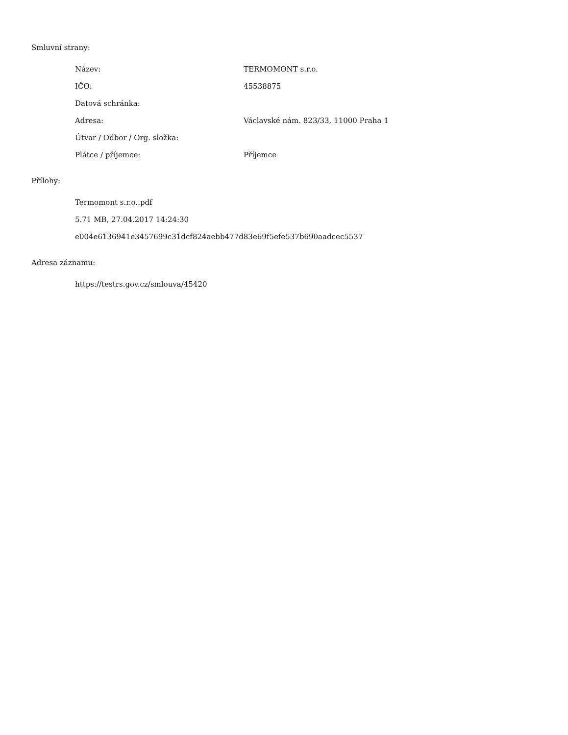Smluvní strany:
| Název: | TERMOMONT s.r.o. |
| IČO: | 45538875 |
| Datová schránka: | |
| Adresa: | Václavské nám. 823/33, 11000 Praha 1 |
| Útvar / Odbor / Org. složka: | |
| Plátce / příjemce: | Příjemce |
Přílohy:
Termomont s.r.o..pdf
5.71 MB, 27.04.2017 14:24:30
e004e6136941e3457699c31dcf824aebb477d83e69f5efe537b690aadcec5537
Adresa záznamu:
https://testrs.gov.cz/smlouva/45420